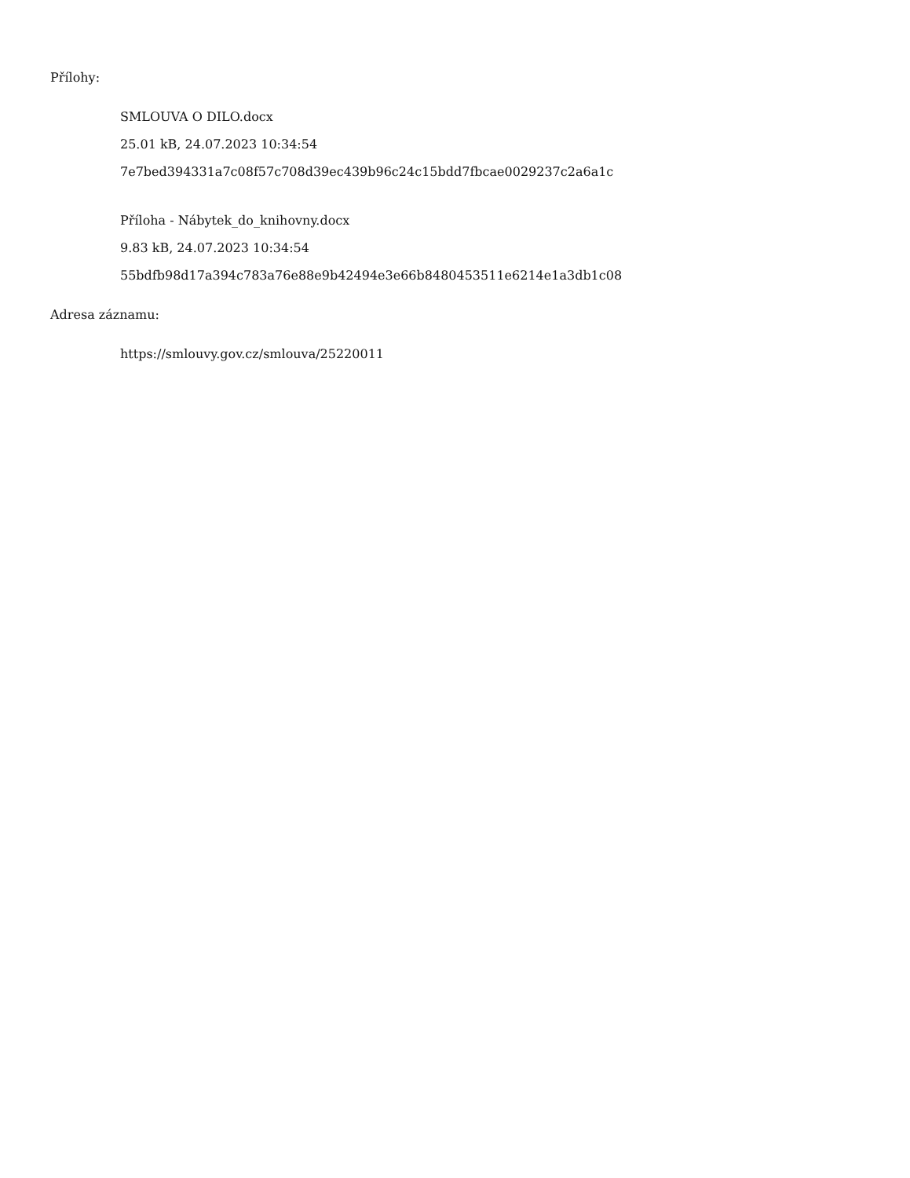Přílohy:
SMLOUVA O DILO.docx
25.01 kB, 24.07.2023 10:34:54
7e7bed394331a7c08f57c708d39ec439b96c24c15bdd7fbcae0029237c2a6a1c
Příloha - Nábytek_do_knihovny.docx
9.83 kB, 24.07.2023 10:34:54
55bdfb98d17a394c783a76e88e9b42494e3e66b8480453511e6214e1a3db1c08
Adresa záznamu:
https://smlouvy.gov.cz/smlouva/25220011